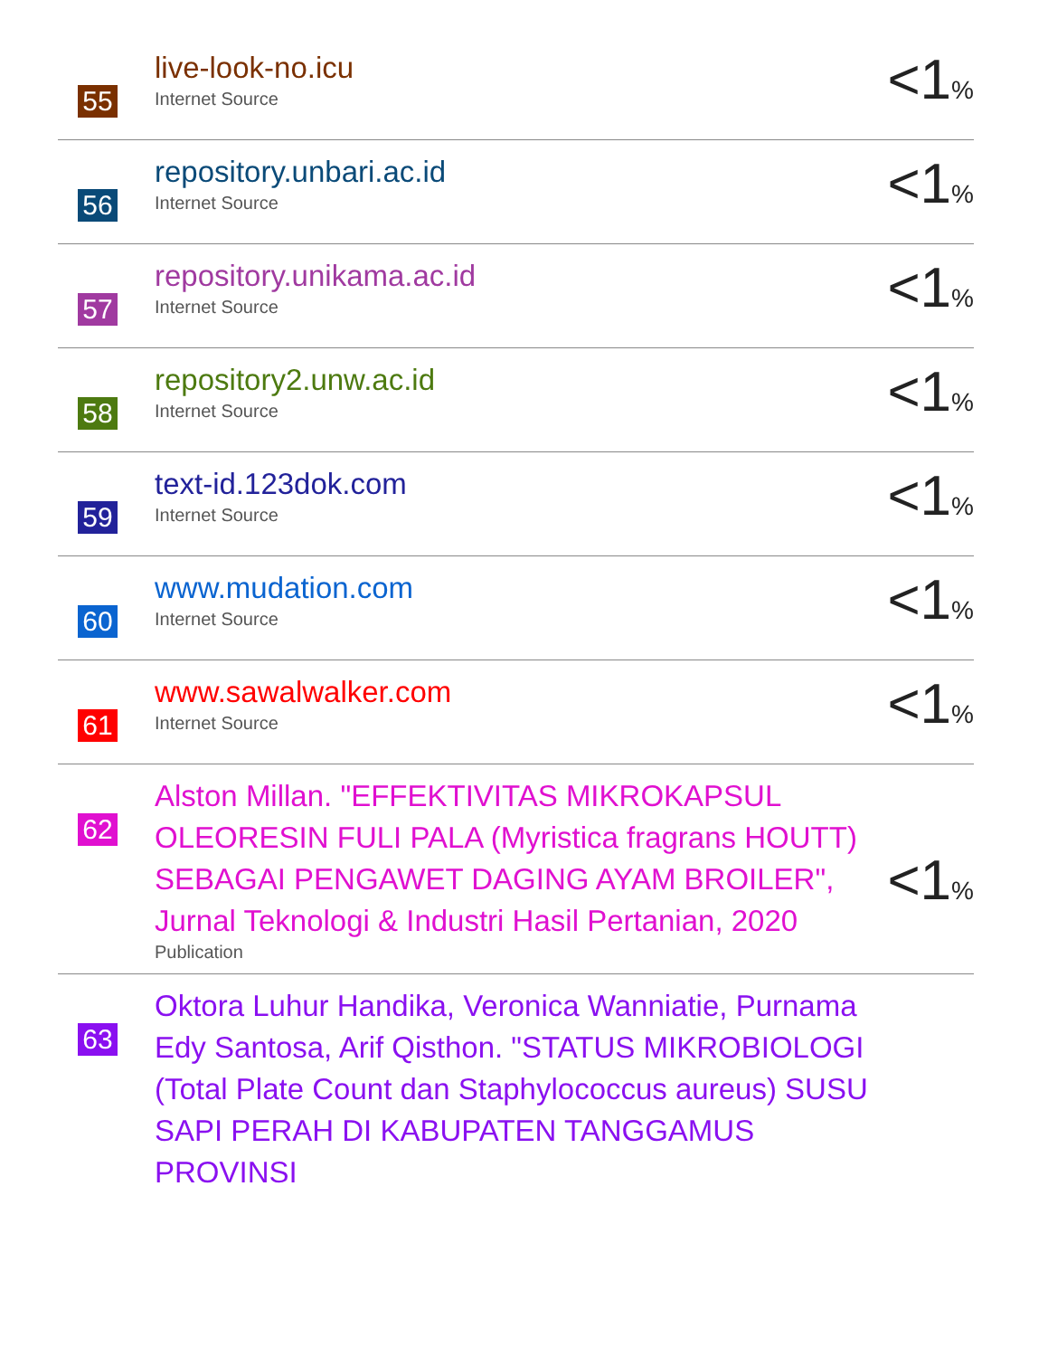55
live-look-no.icu
Internet Source
<1%
56
repository.unbari.ac.id
Internet Source
<1%
57
repository.unikama.ac.id
Internet Source
<1%
58
repository2.unw.ac.id
Internet Source
<1%
59
text-id.123dok.com
Internet Source
<1%
60
www.mudation.com
Internet Source
<1%
61
www.sawalwalker.com
Internet Source
<1%
62
Alston Millan. "EFFEKTIVITAS MIKROKAPSUL OLEORESIN FULI PALA (Myristica fragrans HOUTT) SEBAGAI PENGAWET DAGING AYAM BROILER", Jurnal Teknologi & Industri Hasil Pertanian, 2020
Publication
<1%
63
Oktora Luhur Handika, Veronica Wanniatie, Purnama Edy Santosa, Arif Qisthon. "STATUS MIKROBIOLOGI (Total Plate Count dan Staphylococcus aureus) SUSU SAPI PERAH DI KABUPATEN TANGGAMUS PROVINSI